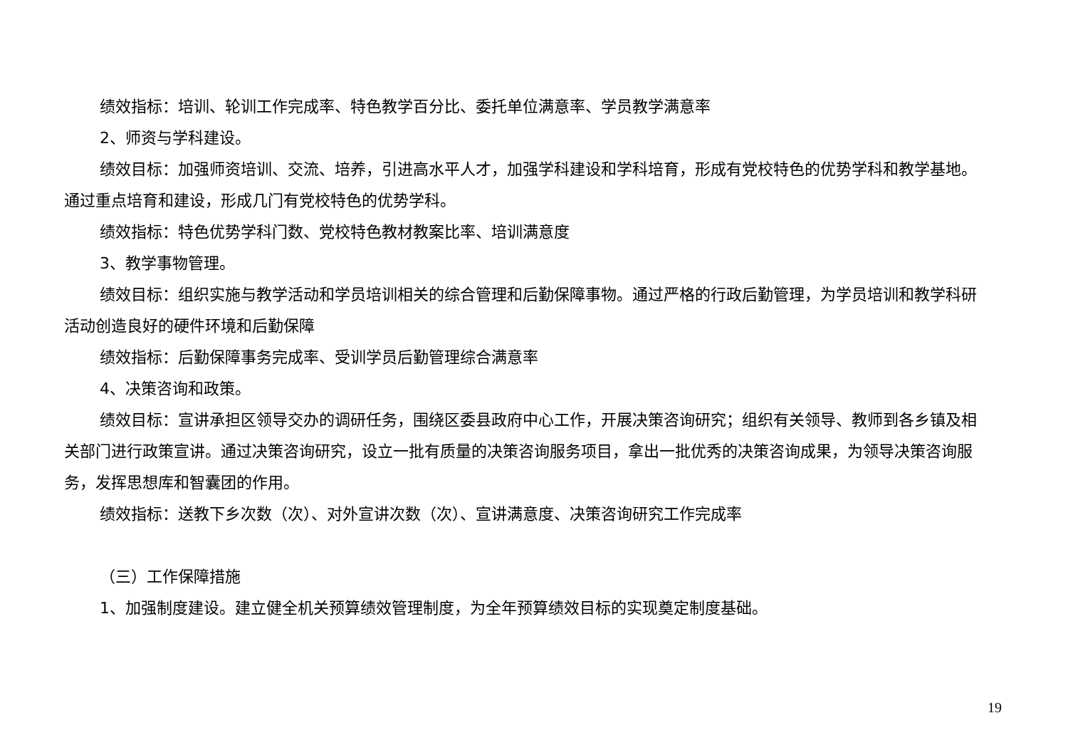绩效指标：培训、轮训工作完成率、特色教学百分比、委托单位满意率、学员教学满意率
2、师资与学科建设。
绩效目标：加强师资培训、交流、培养，引进高水平人才，加强学科建设和学科培育，形成有党校特色的优势学科和教学基地。通过重点培育和建设，形成几门有党校特色的优势学科。
绩效指标：特色优势学科门数、党校特色教材教案比率、培训满意度
3、教学事物管理。
绩效目标：组织实施与教学活动和学员培训相关的综合管理和后勤保障事物。通过严格的行政后勤管理，为学员培训和教学科研活动创造良好的硬件环境和后勤保障
绩效指标：后勤保障事务完成率、受训学员后勤管理综合满意率
4、决策咨询和政策。
绩效目标：宣讲承担区领导交办的调研任务，围绕区委县政府中心工作，开展决策咨询研究；组织有关领导、教师到各乡镇及相关部门进行政策宣讲。通过决策咨询研究，设立一批有质量的决策咨询服务项目，拿出一批优秀的决策咨询成果，为领导决策咨询服务，发挥思想库和智囊团的作用。
绩效指标：送教下乡次数（次）、对外宣讲次数（次）、宣讲满意度、决策咨询研究工作完成率
（三）工作保障措施
1、加强制度建设。建立健全机关预算绩效管理制度，为全年预算绩效目标的实现奠定制度基础。
19